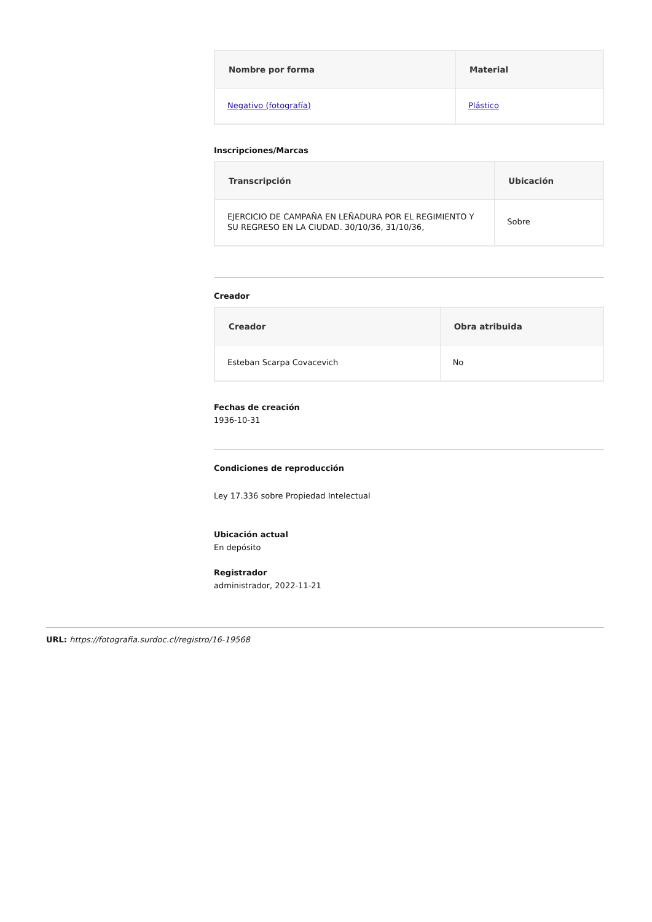| Nombre por forma | Material |
| --- | --- |
| Negativo (fotografía) | Plástico |
Inscripciones/Marcas
| Transcripción | Ubicación |
| --- | --- |
| EJERCICIO DE CAMPAÑA EN LEÑADURA POR EL REGIMIENTO Y SU REGRESO EN LA CIUDAD. 30/10/36, 31/10/36, | Sobre |
Creador
| Creador | Obra atribuida |
| --- | --- |
| Esteban Scarpa Covacevich | No |
Fechas de creación
1936-10-31
Condiciones de reproducción
Ley 17.336 sobre Propiedad Intelectual
Ubicación actual
En depósito
Registrador
administrador, 2022-11-21
URL: https://fotografia.surdoc.cl/registro/16-19568